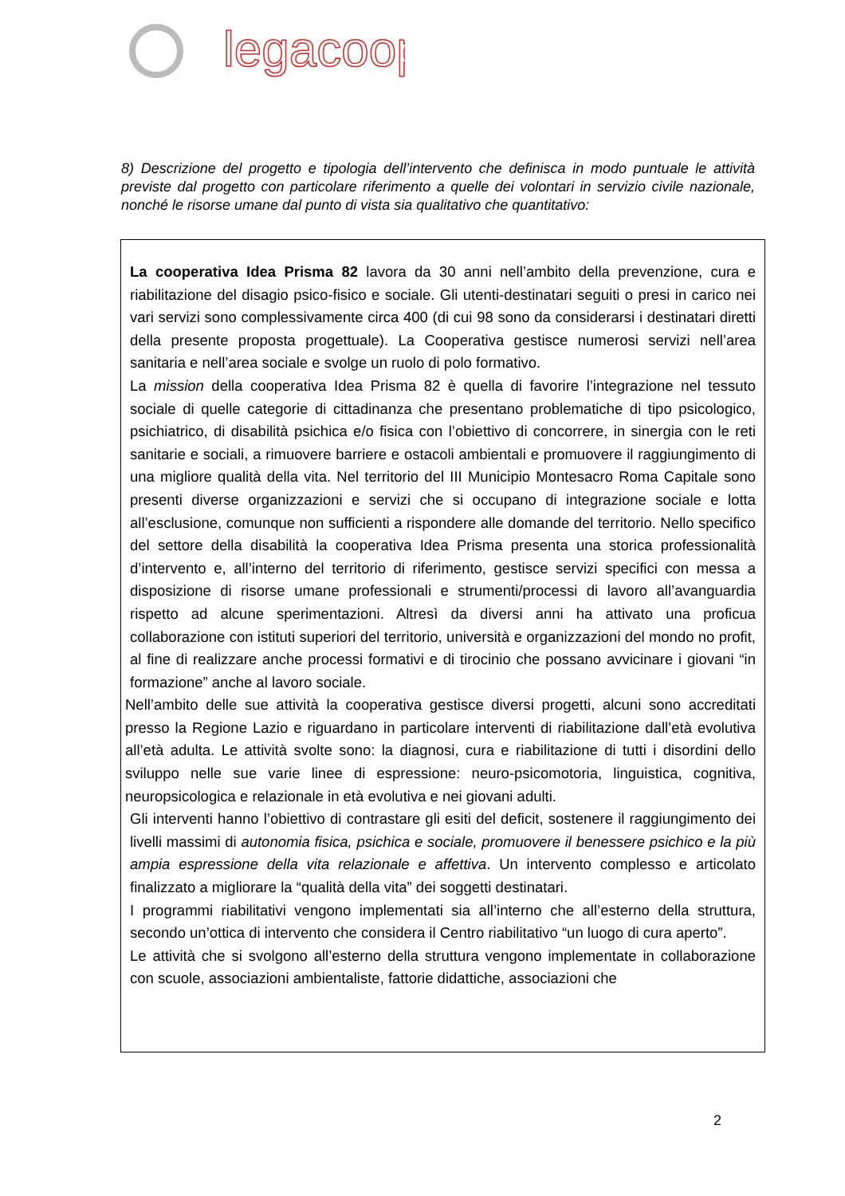legacoop
8) Descrizione del progetto e tipologia dell’intervento che definisca in modo puntuale le attività previste dal progetto con particolare riferimento a quelle dei volontari in servizio civile nazionale, nonché le risorse umane dal punto di vista sia qualitativo che quantitativo:
La cooperativa Idea Prisma 82 lavora da 30 anni nell’ambito della prevenzione, cura e riabilitazione del disagio psico-fisico e sociale. Gli utenti-destinatari seguiti o presi in carico nei vari servizi sono complessivamente circa 400 (di cui 98 sono da considerarsi i destinatari diretti della presente proposta progettuale). La Cooperativa gestisce numerosi servizi nell’area sanitaria e nell’area sociale e svolge un ruolo di polo formativo.
La mission della cooperativa Idea Prisma 82 è quella di favorire l’integrazione nel tessuto sociale di quelle categorie di cittadinanza che presentano problematiche di tipo psicologico, psichiatrico, di disabilità psichica e/o fisica con l’obiettivo di concorrere, in sinergia con le reti sanitarie e sociali, a rimuovere barriere e ostacoli ambientali e promuovere il raggiungimento di una migliore qualità della vita. Nel territorio del III Municipio Montesacro Roma Capitale sono presenti diverse organizzazioni e servizi che si occupano di integrazione sociale e lotta all’esclusione, comunque non sufficienti a rispondere alle domande del territorio. Nello specifico del settore della disabilità la cooperativa Idea Prisma presenta una storica professionalità d’intervento e, all’interno del territorio di riferimento, gestisce servizi specifici con messa a disposizione di risorse umane professionali e strumenti/processi di lavoro all’avanguardia rispetto ad alcune sperimentazioni. Altresì da diversi anni ha attivato una proficua collaborazione con istituti superiori del territorio, università e organizzazioni del mondo no profit, al fine di realizzare anche processi formativi e di tirocinio che possano avvicinare i giovani “in formazione” anche al lavoro sociale.
Nell’ambito delle sue attività la cooperativa gestisce diversi progetti, alcuni sono accreditati presso la Regione Lazio e riguardano in particolare interventi di riabilitazione dall’età evolutiva all’età adulta. Le attività svolte sono: la diagnosi, cura e riabilitazione di tutti i disordini dello sviluppo nelle sue varie linee di espressione: neuro-psicomotoria, linguistica, cognitiva, neuropsicologica e relazionale in età evolutiva e nei giovani adulti.
Gli interventi hanno l’obiettivo di contrastare gli esiti del deficit, sostenere il raggiungimento dei livelli massimi di autonomia fisica, psichica e sociale, promuovere il benessere psichico e la più ampia espressione della vita relazionale e affettiva. Un intervento complesso e articolato finalizzato a migliorare la “qualità della vita” dei soggetti destinatari.
I programmi riabilitativi vengono implementati sia all’interno che all’esterno della struttura, secondo un’ottica di intervento che considera il Centro riabilitativo “un luogo di cura aperto”.
Le attività che si svolgono all’esterno della struttura vengono implementate in collaborazione con scuole, associazioni ambientaliste, fattorie didattiche, associazioni che
2